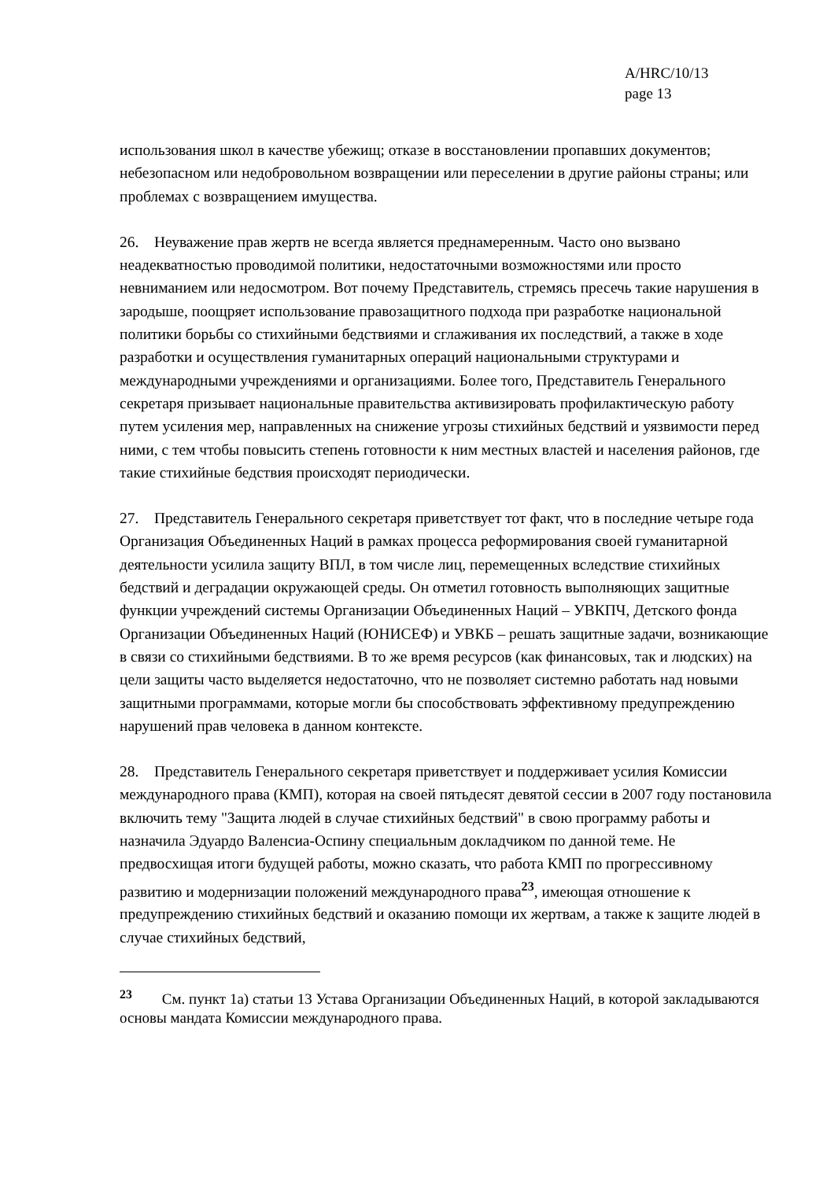A/HRC/10/13
page 13
использования школ в качестве убежищ; отказе в восстановлении пропавших документов; небезопасном или недобровольном возвращении или переселении в другие районы страны; или проблемах с возвращением имущества.
26. Неуважение прав жертв не всегда является преднамеренным. Часто оно вызвано неадекватностью проводимой политики, недостаточными возможностями или просто невниманием или недосмотром. Вот почему Представитель, стремясь пресечь такие нарушения в зародыше, поощряет использование правозащитного подхода при разработке национальной политики борьбы со стихийными бедствиями и сглаживания их последствий, а также в ходе разработки и осуществления гуманитарных операций национальными структурами и международными учреждениями и организациями. Более того, Представитель Генерального секретаря призывает национальные правительства активизировать профилактическую работу путем усиления мер, направленных на снижение угрозы стихийных бедствий и уязвимости перед ними, с тем чтобы повысить степень готовности к ним местных властей и населения районов, где такие стихийные бедствия происходят периодически.
27. Представитель Генерального секретаря приветствует тот факт, что в последние четыре года Организация Объединенных Наций в рамках процесса реформирования своей гуманитарной деятельности усилила защиту ВПЛ, в том числе лиц, перемещенных вследствие стихийных бедствий и деградации окружающей среды. Он отметил готовность выполняющих защитные функции учреждений системы Организации Объединенных Наций – УВКПЧ, Детского фонда Организации Объединенных Наций (ЮНИСЕФ) и УВКБ – решать защитные задачи, возникающие в связи со стихийными бедствиями. В то же время ресурсов (как финансовых, так и людских) на цели защиты часто выделяется недостаточно, что не позволяет системно работать над новыми защитными программами, которые могли бы способствовать эффективному предупреждению нарушений прав человека в данном контексте.
28. Представитель Генерального секретаря приветствует и поддерживает усилия Комиссии международного права (КМП), которая на своей пятьдесят девятой сессии в 2007 году постановила включить тему "Защита людей в случае стихийных бедствий" в свою программу работы и назначила Эдуардо Валенсиа-Оспину специальным докладчиком по данной теме. Не предвосхищая итоги будущей работы, можно сказать, что работа КМП по прогрессивному развитию и модернизации положений международного права<sup>23</sup>, имеющая отношение к предупреждению стихийных бедствий и оказанию помощи их жертвам, а также к защите людей в случае стихийных бедствий,
<sup>23</sup> См. пункт 1а) статьи 13 Устава Организации Объединенных Наций, в которой закладываются основы мандата Комиссии международного права.